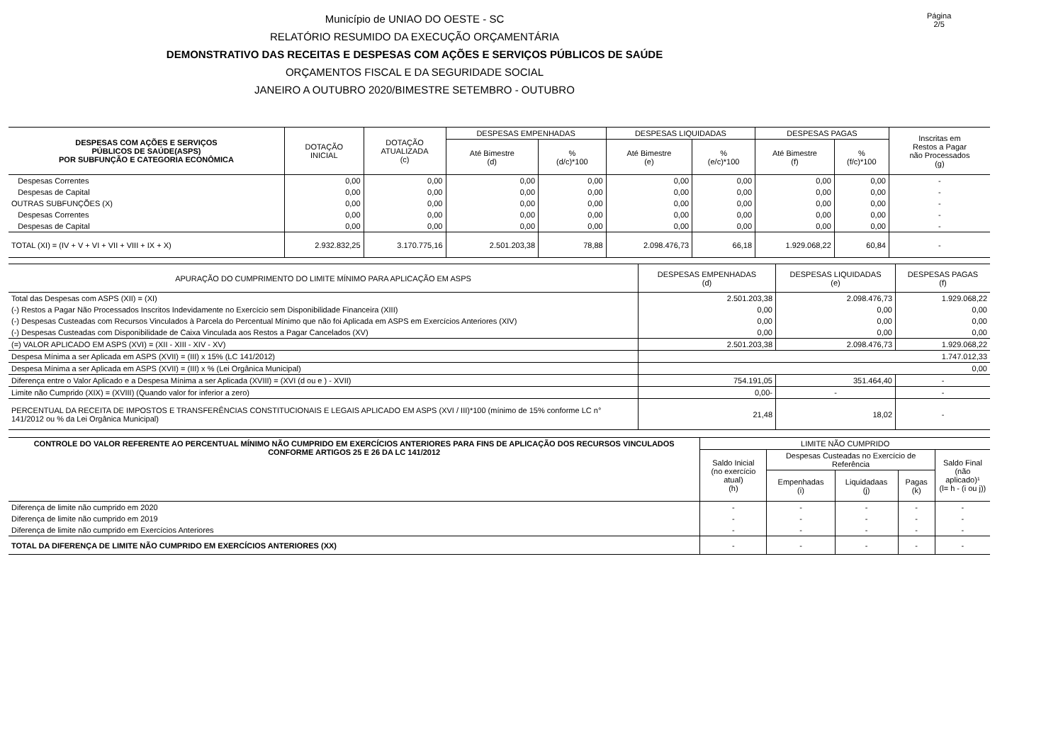Município de UNIAO DO OESTE - SC
RELATÓRIO RESUMIDO DA EXECUÇÃO ORÇAMENTÁRIA
DEMONSTRATIVO DAS RECEITAS E DESPESAS COM AÇÕES E SERVIÇOS PÚBLICOS DE SAÚDE
ORÇAMENTOS FISCAL E DA SEGURIDADE SOCIAL
JANEIRO A OUTUBRO 2020/BIMESTRE SETEMBRO - OUTUBRO
Página 2/5
| DESPESAS COM AÇÕES E SERVIÇOS PÚBLICOS DE SAÚDE(ASPS) POR SUBFUNÇÃO E CATEGORIA ECONÔMICA | DOTAÇÃO INICIAL | DOTAÇÃO ATUALIZADA (c) | DESPESAS EMPENHADAS | | DESPESAS LIQUIDADAS | | DESPESAS PAGAS | | Inscritas em Restos a Pagar não Processados (g) |
| --- | --- | --- | --- | --- | --- | --- | --- | --- | --- |
| | | | Até Bimestre (d) | % (d/c)*100 | Até Bimestre (e) | % (e/c)*100 | Até Bimestre (f) | % (f/c)*100 | |
| Despesas Correntes | 0,00 | 0,00 | 0,00 | 0,00 | 0,00 | 0,00 | 0,00 | 0,00 | - |
| Despesas de Capital | 0,00 | 0,00 | 0,00 | 0,00 | 0,00 | 0,00 | 0,00 | 0,00 | - |
| OUTRAS SUBFUNÇÕES (X) | 0,00 | 0,00 | 0,00 | 0,00 | 0,00 | 0,00 | 0,00 | 0,00 | - |
| Despesas Correntes | 0,00 | 0,00 | 0,00 | 0,00 | 0,00 | 0,00 | 0,00 | 0,00 | - |
| Despesas de Capital | 0,00 | 0,00 | 0,00 | 0,00 | 0,00 | 0,00 | 0,00 | 0,00 | - |
| TOTAL (XI) = (IV + V + VI + VII + VIII + IX + X) | 2.932.832,25 | 3.170.775,16 | 2.501.203,38 | 78,88 | 2.098.476,73 | 66,18 | 1.929.068,22 | 60,84 | - |
| APURAÇÃO DO CUMPRIMENTO DO LIMITE MÍNIMO PARA APLICAÇÃO EM ASPS | DESPESAS EMPENHADAS (d) | DESPESAS LIQUIDADAS (e) | DESPESAS PAGAS (f) |
| Total das Despesas com ASPS (XII) = (XI) | 2.501.203,38 | 2.098.476,73 | 1.929.068,22 |
| (-) Restos a Pagar Não Processados Inscritos Indevidamente no Exercício sem Disponibilidade Financeira (XIII) | 0,00 | 0,00 | 0,00 |
| (-) Despesas Custeadas com Recursos Vinculados à Parcela do Percentual Mínimo que não foi Aplicada em ASPS em Exercícios Anteriores (XIV) | 0,00 | 0,00 | 0,00 |
| (-) Despesas Custeadas com Disponibilidade de Caixa Vinculada aos Restos a Pagar Cancelados (XV) | 0,00 | 0,00 | 0,00 |
| (=) VALOR APLICADO EM ASPS (XVI) = (XII - XIII - XIV - XV) | 2.501.203,38 | 2.098.476,73 | 1.929.068,22 |
| Despesa Mínima a ser Aplicada em ASPS (XVII) = (III) x 15% (LC 141/2012) | 1.747.012,33 | | |
| Despesa Mínima a ser Aplicada em ASPS (XVII) = (III) x % (Lei Orgânica Municipal) | 0,00 | | |
| Diferença entre o Valor Aplicado e a Despesa Mínima a ser Aplicada (XVIII) = (XVI (d ou e ) - XVII) | 754.191,05 | 351.464,40 | - |
| Limite não Cumprido (XIX) = (XVIII) (Quando valor for inferior a zero) | 0,00- | - | - |
| PERCENTUAL DA RECEITA DE IMPOSTOS E TRANSFERÊNCIAS CONSTITUCIONAIS E LEGAIS APLICADO EM ASPS (XVI / III)*100 (mínimo de 15% conforme LC n° 141/2012 ou % da Lei Orgânica Municipal) | 21,48 | 18,02 | - |
| CONTROLE DO VALOR REFERENTE AO PERCENTUAL MÍNIMO NÃO CUMPRIDO EM EXERCÍCIOS ANTERIORES PARA FINS DE APLICAÇÃO DOS RECURSOS VINCULADOS CONFORME ARTIGOS 25 E 26 DA LC 141/2012 | LIMITE NÃO CUMPRIDO | | | | |
| --- | --- | --- | --- | --- | --- |
| | Saldo Inicial (no exercício atual) (h) | Despesas Custeadas no Exercício de Referência | | | Saldo Final (não aplicado)¹ (l= h - (i ou j)) |
| | | Empenhadas (i) | Liquidadaas (j) | Pagas (k) | |
| Diferença de limite não cumprido em 2020 | - | - | - | - | - |
| Diferença de limite não cumprido em 2019 | - | - | - | - | - |
| Diferença de limite não cumprido em Exercícios Anteriores | - | - | - | - | - |
| TOTAL DA DIFERENÇA DE LIMITE NÃO CUMPRIDO EM EXERCÍCIOS ANTERIORES (XX) | - | - | - | - | - |